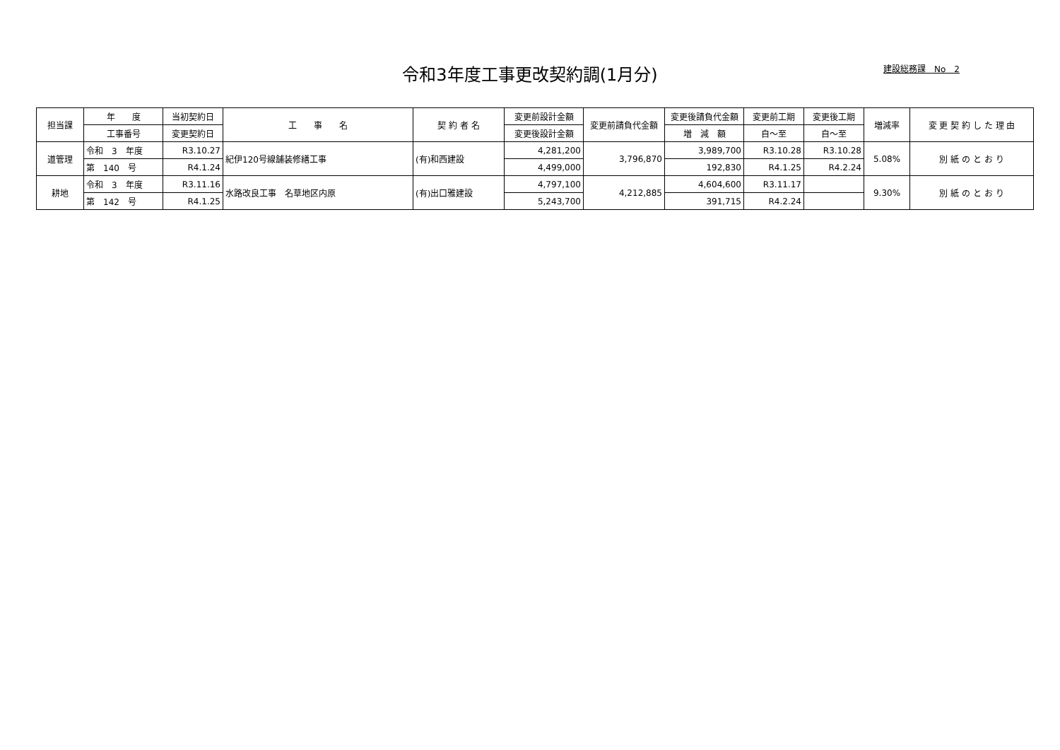令和3年度工事更改契約調(1月分)
建設総務課　No　2
| 担当課 | 年 度 | 当初契約日 | 工 事 名 | 契 約 者 名 | 変更前設計金額 | 変更前請負代金額 | 変更後請負代金額 | 変更前工期 | 変更後工期 | 増減率 | 変 更 契 約 し た 理 由 |
| --- | --- | --- | --- | --- | --- | --- | --- | --- | --- | --- | --- |
| | 工事番号 | 変更契約日 | | | 変更後設計金額 | | 増 減 額 | 自～至 | 自～至 | | |
| 道管理 | 令和 3 年度 | R3.10.27 | 紀伊120号線舗装修繕工事 | (有)和西建設 | 4,281,200 | 3,796,870 | 3,989,700 | R3.10.28 | R3.10.28 | 5.08% | 別 紙 の と お り |
| | 第 140 号 | R4.1.24 | | | 4,499,000 | | 192,830 | R4.1.25 | R4.2.24 | | |
| 耕地 | 令和 3 年度 | R3.11.16 | 水路改良工事 名草地区内原 | (有)出口雅建設 | 4,797,100 | 4,212,885 | 4,604,600 | R3.11.17 | | 9.30% | 別 紙 の と お り |
| | 第 142 号 | R4.1.25 | | | 5,243,700 | | 391,715 | R4.2.24 | | | |